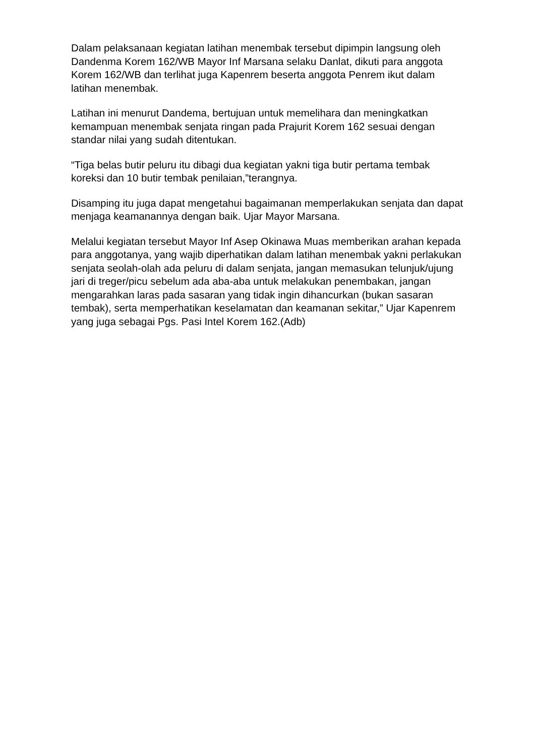Dalam pelaksanaan kegiatan latihan menembak tersebut dipimpin langsung oleh Dandenma Korem 162/WB Mayor Inf Marsana selaku Danlat, dikuti para anggota Korem 162/WB dan terlihat juga Kapenrem beserta anggota Penrem ikut dalam latihan menembak.
Latihan ini menurut Dandema, bertujuan untuk memelihara dan meningkatkan kemampuan menembak senjata ringan pada Prajurit Korem 162 sesuai dengan standar nilai yang sudah ditentukan.
“Tiga belas butir peluru itu dibagi dua kegiatan yakni tiga butir pertama tembak koreksi dan 10 butir tembak penilaian,”terangnya.
Disamping itu juga dapat mengetahui bagaimanan memperlakukan senjata dan dapat menjaga keamanannya dengan baik. Ujar Mayor Marsana.
Melalui kegiatan tersebut Mayor Inf Asep Okinawa Muas memberikan arahan kepada para anggotanya, yang wajib diperhatikan dalam latihan menembak yakni perlakukan senjata seolah-olah ada peluru di dalam senjata, jangan memasukan telunjuk/ujung jari di treger/picu sebelum ada aba-aba untuk melakukan penembakan, jangan mengarahkan laras pada sasaran yang tidak ingin dihancurkan (bukan sasaran tembak), serta memperhatikan keselamatan dan keamanan sekitar,” Ujar Kapenrem yang juga sebagai Pgs. Pasi Intel Korem 162.(Adb)